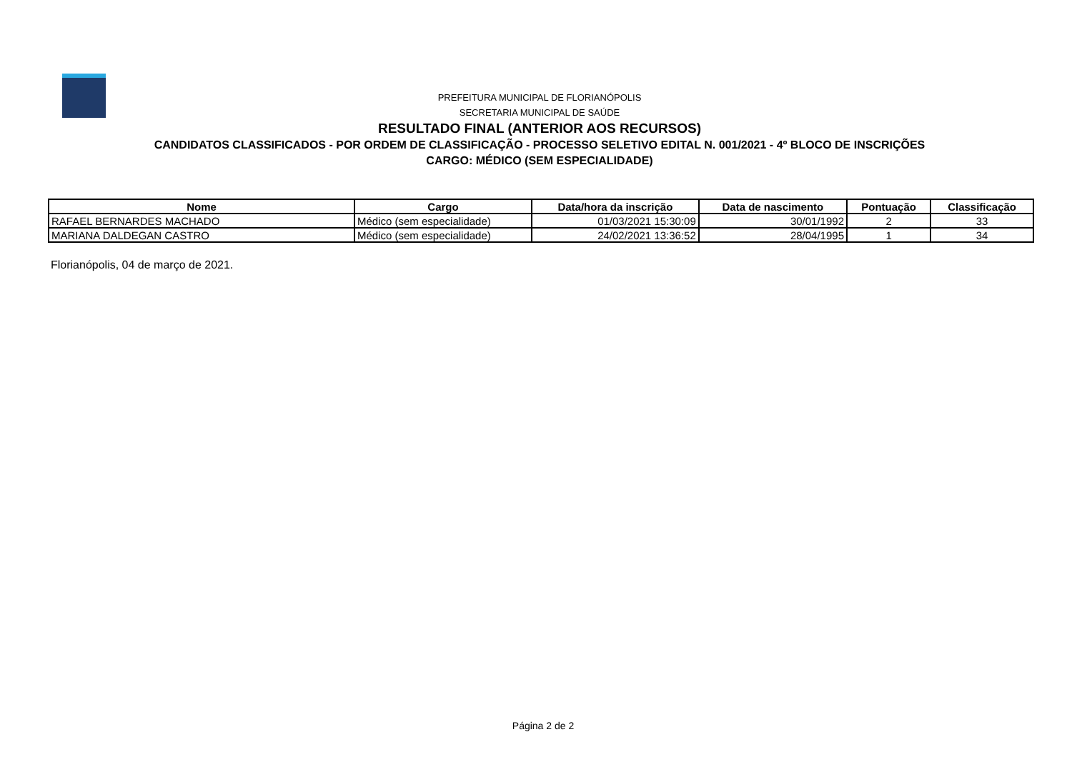PREFEITURA MUNICIPAL DE FLORIANÓPOLIS
SECRETARIA MUNICIPAL DE SAÚDE
RESULTADO FINAL (ANTERIOR AOS RECURSOS)
CANDIDATOS CLASSIFICADOS - POR ORDEM DE CLASSIFICAÇÃO - PROCESSO SELETIVO EDITAL N. 001/2021 - 4º BLOCO DE INSCRIÇÕES
CARGO: MÉDICO (SEM ESPECIALIDADE)
| Nome | Cargo | Data/hora da inscrição | Data de nascimento | Pontuação | Classificação |
| --- | --- | --- | --- | --- | --- |
| RAFAEL BERNARDES MACHADO | Médico (sem especialidade) | 01/03/2021 15:30:09 | 30/01/1992 | 2 | 33 |
| MARIANA DALDEGAN CASTRO | Médico (sem especialidade) | 24/02/2021 13:36:52 | 28/04/1995 | 1 | 34 |
Florianópolis, 04 de março de 2021.
Página 2 de 2